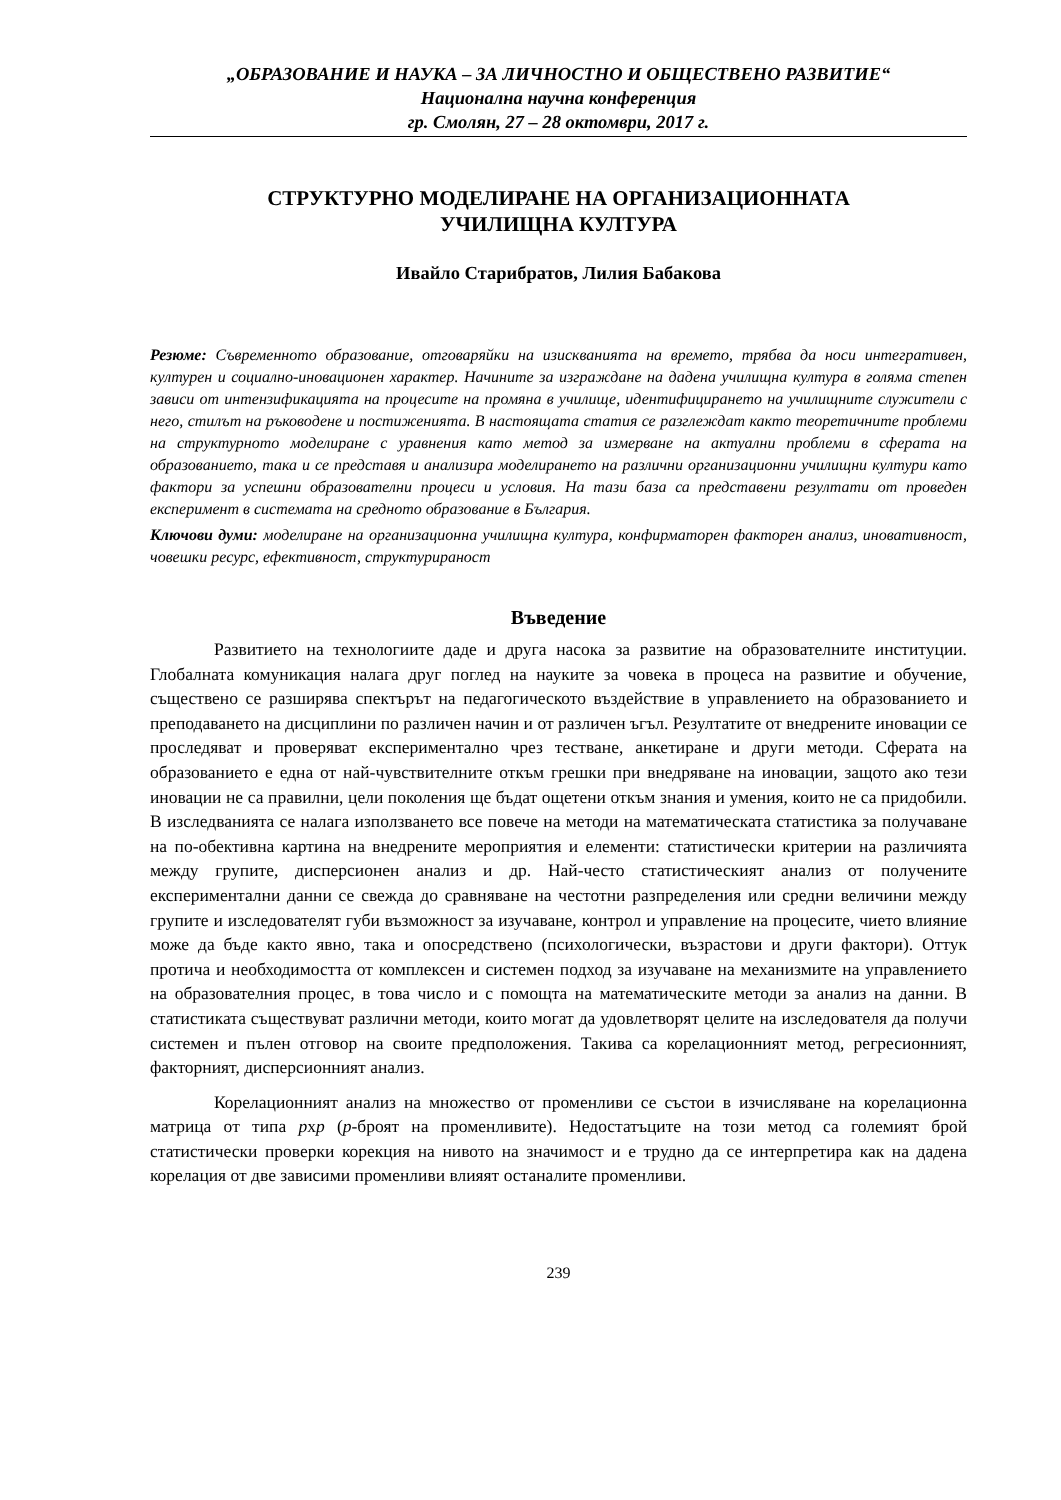„ОБРАЗОВАНИЕ И НАУКА – ЗА ЛИЧНОСТНО И ОБЩЕСТВЕНО РАЗВИТИЕ“
Национална научна конференция
гр. Смолян, 27 – 28 октомври, 2017 г.
СТРУКТУРНО МОДЕЛИРАНЕ НА ОРГАНИЗАЦИОННАТА
УЧИЛИЩНА КУЛТУРА
Ивайло Старибратов, Лилия Бабакова
Резюме: Съвременното образование, отговаряйки на изискванията на времето, трябва да носи интегративен, културен и социално-иновационен характер. Начините за изграждане на дадена училищна култура в голяма степен зависи от интензификацията на процесите на промяна в училище, идентифицирането на училищните служители с него, стилът на ръководене и постиженията. В настоящата статия се разглеждат както теоретичните проблеми на структурното моделиране с уравнения като метод за измерване на актуални проблеми в сферата на образованието, така и се представя и анализира моделирането на различни организационни училищни култури като фактори за успешни образователни процеси и условия. На тази база са представени резултати от проведен експеримент в системата на средното образование в България.
Ключови думи: моделиране на организационна училищна култура, конфирматорен факторен анализ, иновативност, човешки ресурс, ефективност, структурираност
Въведение
Развитието на технологиите даде и друга насока за развитие на образователните институции. Глобалната комуникация налага друг поглед на науките за човека в процеса на развитие и обучение, съществено се разширява спектърът на педагогическото въздействие в управлението на образованието и преподаването на дисциплини по различен начин и от различен ъгъл. Резултатите от внедрените иновации се проследяват и проверяват експериментално чрез тестване, анкетиране и други методи. Сферата на образованието е една от най-чувствителните откъм грешки при внедряване на иновации, защото ако тези иновации не са правилни, цели поколения ще бъдат ощетени откъм знания и умения, които не са придобили. В изследванията се налага използването все повече на методи на математическата статистика за получаване на по-обективна картина на внедрените мероприятия и елементи: статистически критерии на различията между групите, дисперсионен анализ и др. Най-често статистическият анализ от получените експериментални данни се свежда до сравняване на честотни разпределения или средни величини между групите и изследователят губи възможност за изучаване, контрол и управление на процесите, чието влияние може да бъде както явно, така и опосредствено (психологически, възрастови и други фактори). Оттук протича и необходимостта от комплексен и системен подход за изучаване на механизмите на управлението на образователния процес, в това число и с помощта на математическите методи за анализ на данни. В статистиката съществуват различни методи, които могат да удовлетворят целите на изследователя да получи системен и пълен отговор на своите предположения. Такива са корелационният метод, регресионният, факторният, дисперсионният анализ.
Корелационният анализ на множество от променливи се състои в изчисляване на корелационна матрица от типа pxp (p-броят на променливите). Недостатъците на този метод са големият брой статистически проверки корекция на нивото на значимост и е трудно да се интерпретира как на дадена корелация от две зависими променливи влияят останалите променливи.
239